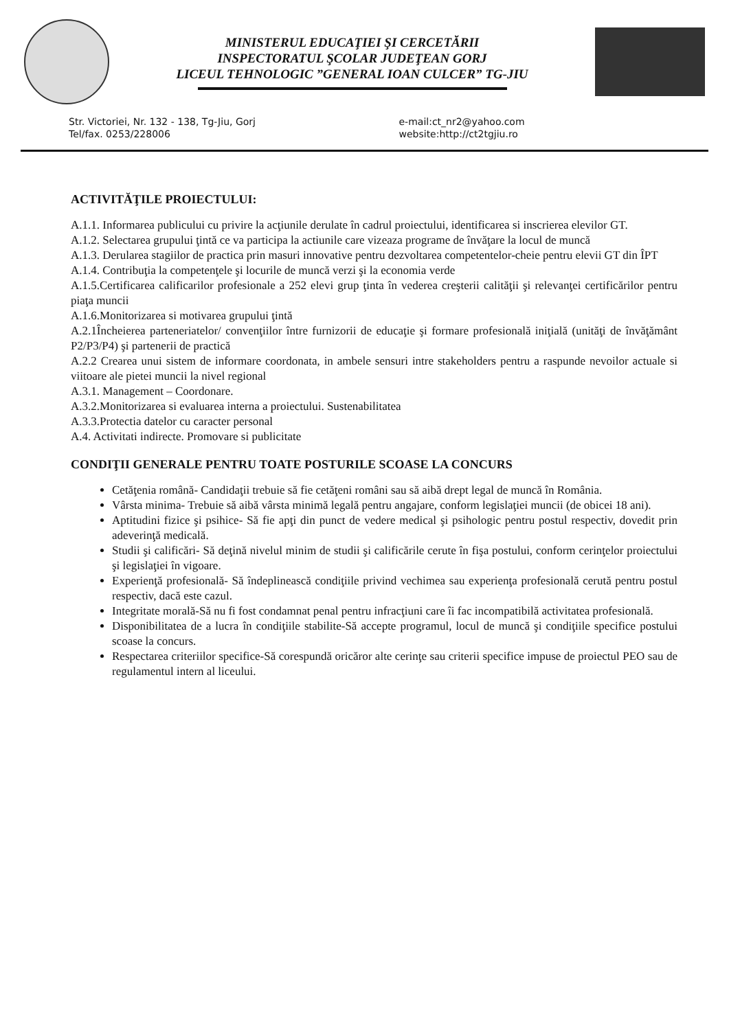MINISTERUL EDUCAŢIEI ŞI CERCETĂRII
INSPECTORATUL ŞCOLAR JUDEŢEAN GORJ
LICEUL TEHNOLOGIC ”GENERAL IOAN CULCER” TG-JIU
Str. Victoriei, Nr. 132 - 138, Tg-Jiu, Gorj
Tel/fax. 0253/228006
e-mail:ct_nr2@yahoo.com
website:http://ct2tgjiu.ro
ACTIVITĂŢILE PROIECTULUI:
A.1.1. Informarea publicului cu privire la acţiunile derulate în cadrul proiectului, identificarea si inscrierea elevilor GT.
A.1.2. Selectarea grupului ţintă ce va participa la actiunile care vizeaza programe de învăţare la locul de muncă
A.1.3. Derularea stagiilor de practica prin masuri innovative pentru dezvoltarea competentelor-cheie pentru elevii GT din ÎPT
A.1.4. Contribuţia la competenţele şi locurile de muncă verzi şi la economia verde
A.1.5.Certificarea calificarilor profesionale a 252 elevi grup ţinta în vederea creşterii calităţii şi relevanţei certificărilor pentru piaţa muncii
A.1.6.Monitorizarea si motivarea grupului ţintă
A.2.1Încheierea parteneriatelor/ convenţiilor între furnizorii de educaţie şi formare profesională iniţială (unităţi de învăţământ P2/P3/P4) şi partenerii de practică
A.2.2 Crearea unui sistem de informare coordonata, in ambele sensuri intre stakeholders pentru a raspunde nevoilor actuale si viitoare ale pietei muncii la nivel regional
A.3.1. Management – Coordonare.
A.3.2.Monitorizarea si evaluarea interna a proiectului. Sustenabilitatea
A.3.3.Protectia datelor cu caracter personal
A.4. Activitati indirecte. Promovare si publicitate
CONDIŢII GENERALE PENTRU TOATE POSTURILE SCOASE LA CONCURS
Cetăţenia română- Candidaţii trebuie să fie cetăţeni români sau să aibă drept legal de muncă în România.
Vârsta minima- Trebuie să aibă vârsta minimă legală pentru angajare, conform legislaţiei muncii (de obicei 18 ani).
Aptitudini fizice şi psihice- Să fie apţi din punct de vedere medical şi psihologic pentru postul respectiv, dovedit prin adeverinţă medicală.
Studii şi calificări- Să deţină nivelul minim de studii şi calificările cerute în fişa postului, conform cerinţelor proiectului şi legislaţiei în vigoare.
Experienţă profesională- Să îndeplinească condiţiile privind vechimea sau experienţa profesională cerută pentru postul respectiv, dacă este cazul.
Integritate morală-Să nu fi fost condamnat penal pentru infracţiuni care îi fac incompatibilă activitatea profesională.
Disponibilitatea de a lucra în condiţiile stabilite-Să accepte programul, locul de muncă şi condiţiile specifice postului scoase la concurs.
Respectarea criteriilor specifice-Să corespundă oricăror alte cerinţe sau criterii specifice impuse de proiectul PEO sau de regulamentul intern al liceului.